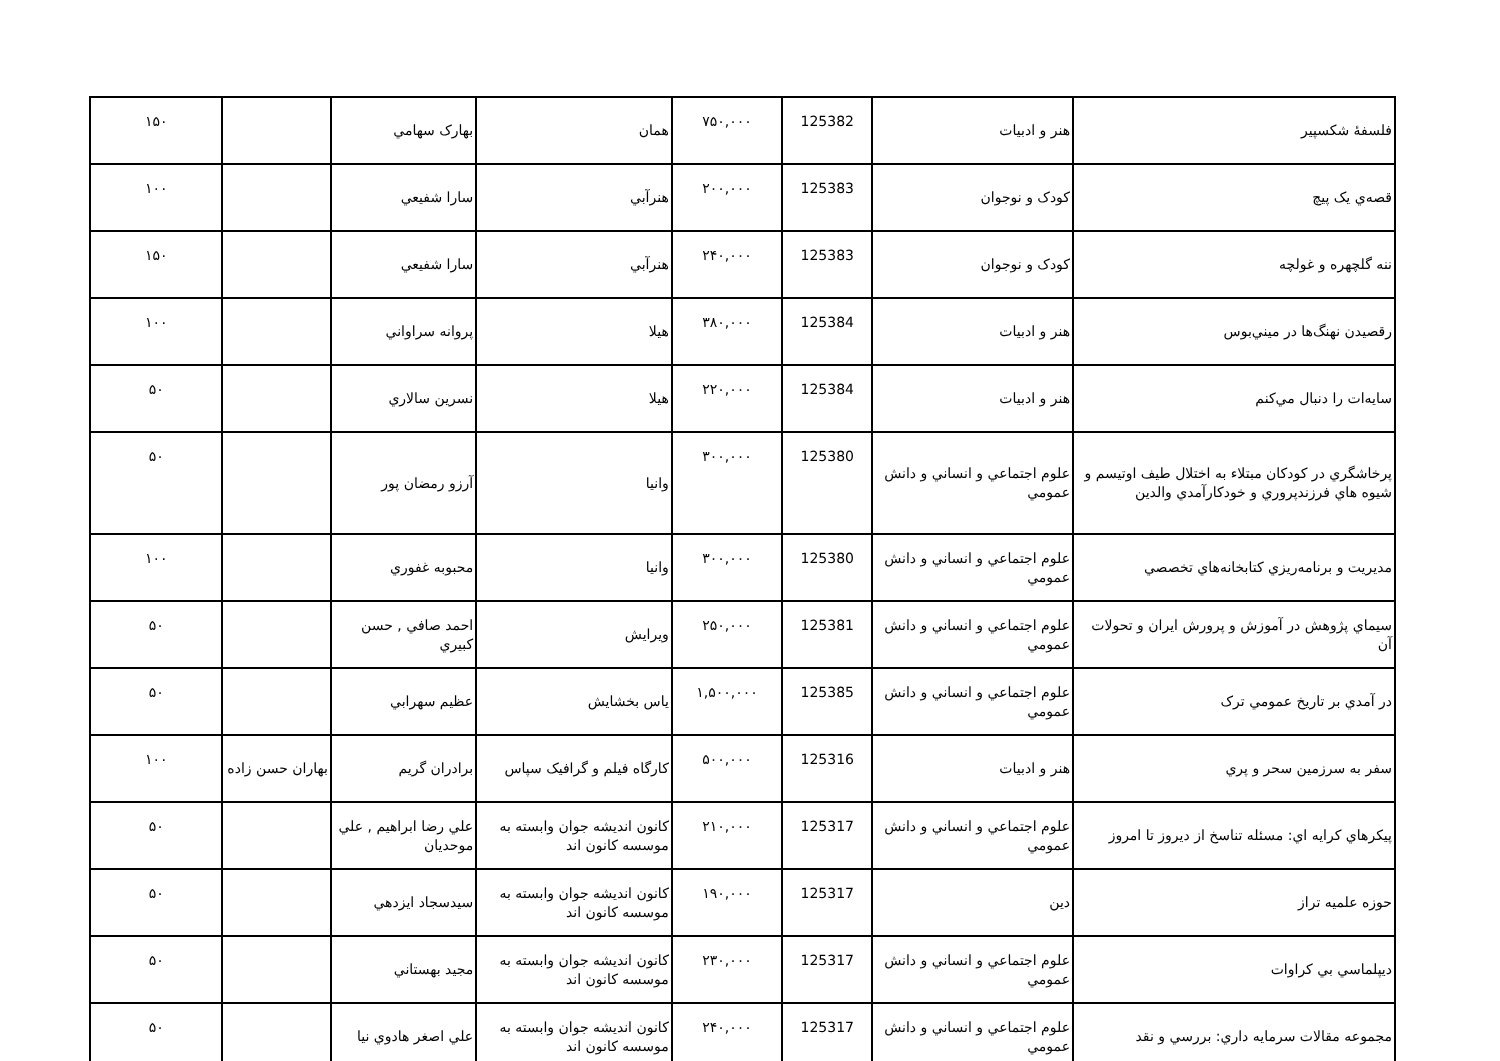| فلسفهٔ شکسپیر | هنر و ادبيات | 125382 | ۷۵۰,۰۰۰ | همان | بهارک سهامي | | ۱۵۰ |
| قصه‌ي يک پيچ | کودک و نوجوان | 125383 | ۲۰۰,۰۰۰ | هنرآبي | سارا شفيعي | | ۱۰۰ |
| ننه گلچهره و غولچه | کودک و نوجوان | 125383 | ۲۴۰,۰۰۰ | هنرآبي | سارا شفيعي | | ۱۵۰ |
| رقصيدن نهنگ‌ها در ميني‌بوس | هنر و ادبيات | 125384 | ۳۸۰,۰۰۰ | هيلا | پروانه سراواني | | ۱۰۰ |
| سايه‌ات را دنبال مي‌کنم | هنر و ادبيات | 125384 | ۲۲۰,۰۰۰ | هيلا | نسرين سالاري | | ۵۰ |
| پرخاشگري در کودکان مبتلاء به اختلال طيف اوتيسم و شيوه هاي فرزندپروري و خودکارآمدي والدين | علوم اجتماعي و انساني و دانش عمومي | 125380 | ۳۰۰,۰۰۰ | وانيا | آرزو رمضان پور | | ۵۰ |
| مديريت و برنامه‌ريزي کتابخانه‌هاي تخصصي | علوم اجتماعي و انساني و دانش عمومي | 125380 | ۳۰۰,۰۰۰ | وانيا | محبوبه غفوري | | ۱۰۰ |
| سيماي پژوهش در آموزش و پرورش ايران و تحولات آن | علوم اجتماعي و انساني و دانش عمومي | 125381 | ۲۵۰,۰۰۰ | ويرايش | احمد صافي , حسن کبيري | | ۵۰ |
| در آمدي بر تاريخ عمومي ترک | علوم اجتماعي و انساني و دانش عمومي | 125385 | ۱,۵۰۰,۰۰۰ | ياس بخشايش | عظيم سهرابي | | ۵۰ |
| سفر به سرزمين سحر و پري | هنر و ادبيات | 125316 | ۵۰۰,۰۰۰ | کارگاه فيلم و گرافيک سپاس | برادران گريم | بهاران حسن زاده | ۱۰۰ |
| پيکرهاي کرايه اي: مسئله تناسخ از ديروز تا امروز | علوم اجتماعي و انساني و دانش عمومي | 125317 | ۲۱۰,۰۰۰ | کانون انديشه جوان وابسته به موسسه کانون اند | علي رضا ابراهيم , علي موحديان | | ۵۰ |
| حوزه علميه تراز | دين | 125317 | ۱۹۰,۰۰۰ | کانون انديشه جوان وابسته به موسسه کانون اند | سيدسجاد ايزدهي | | ۵۰ |
| ديپلماسي بي کراوات | علوم اجتماعي و انساني و دانش عمومي | 125317 | ۲۳۰,۰۰۰ | کانون انديشه جوان وابسته به موسسه کانون اند | مجيد بهستاني | | ۵۰ |
| مجموعه مقالات سرمايه داري: بررسي و نقد | علوم اجتماعي و انساني و دانش عمومي | 125317 | ۲۴۰,۰۰۰ | کانون انديشه جوان وابسته به موسسه کانون اند | علي اصغر هادوي نيا | | ۵۰ |